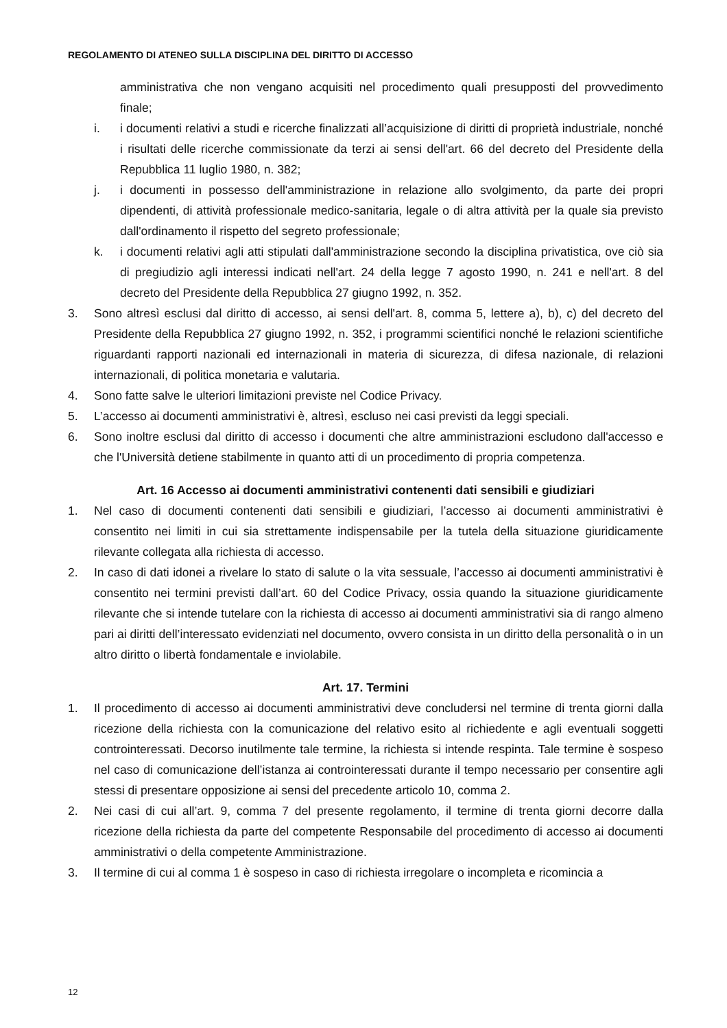REGOLAMENTO DI ATENEO SULLA DISCIPLINA DEL DIRITTO DI ACCESSO
amministrativa che non vengano acquisiti nel procedimento quali presupposti del provvedimento finale;
i. i documenti relativi a studi e ricerche finalizzati all’acquisizione di diritti di proprietà industriale, nonché i risultati delle ricerche commissionate da terzi ai sensi dell'art. 66 del decreto del Presidente della Repubblica 11 luglio 1980, n. 382;
j. i documenti in possesso dell'amministrazione in relazione allo svolgimento, da parte dei propri dipendenti, di attività professionale medico-sanitaria, legale o di altra attività per la quale sia previsto dall'ordinamento il rispetto del segreto professionale;
k. i documenti relativi agli atti stipulati dall'amministrazione secondo la disciplina privatistica, ove ciò sia di pregiudizio agli interessi indicati nell'art. 24 della legge 7 agosto 1990, n. 241 e nell'art. 8 del decreto del Presidente della Repubblica 27 giugno 1992, n. 352.
3. Sono altresì esclusi dal diritto di accesso, ai sensi dell'art. 8, comma 5, lettere a), b), c) del decreto del Presidente della Repubblica 27 giugno 1992, n. 352, i programmi scientifici nonché le relazioni scientifiche riguardanti rapporti nazionali ed internazionali in materia di sicurezza, di difesa nazionale, di relazioni internazionali, di politica monetaria e valutaria.
4. Sono fatte salve le ulteriori limitazioni previste nel Codice Privacy.
5. L’accesso ai documenti amministrativi è, altresì, escluso nei casi previsti da leggi speciali.
6. Sono inoltre esclusi dal diritto di accesso i documenti che altre amministrazioni escludono dall'accesso e che l'Università detiene stabilmente in quanto atti di un procedimento di propria competenza.
Art. 16 Accesso ai documenti amministrativi contenenti dati sensibili e giudiziari
1. Nel caso di documenti contenenti dati sensibili e giudiziari, l’accesso ai documenti amministrativi è consentito nei limiti in cui sia strettamente indispensabile per la tutela della situazione giuridicamente rilevante collegata alla richiesta di accesso.
2. In caso di dati idonei a rivelare lo stato di salute o la vita sessuale, l’accesso ai documenti amministrativi è consentito nei termini previsti dall’art. 60 del Codice Privacy, ossia quando la situazione giuridicamente rilevante che si intende tutelare con la richiesta di accesso ai documenti amministrativi sia di rango almeno pari ai diritti dell’interessato evidenziati nel documento, ovvero consista in un diritto della personalità o in un altro diritto o libertà fondamentale e inviolabile.
Art. 17. Termini
1. Il procedimento di accesso ai documenti amministrativi deve concludersi nel termine di trenta giorni dalla ricezione della richiesta con la comunicazione del relativo esito al richiedente e agli eventuali soggetti controinteressati. Decorso inutilmente tale termine, la richiesta si intende respinta. Tale termine è sospeso nel caso di comunicazione dell’istanza ai controinteressati durante il tempo necessario per consentire agli stessi di presentare opposizione ai sensi del precedente articolo 10, comma 2.
2. Nei casi di cui all’art. 9, comma 7 del presente regolamento, il termine di trenta giorni decorre dalla ricezione della richiesta da parte del competente Responsabile del procedimento di accesso ai documenti amministrativi o della competente Amministrazione.
3. Il termine di cui al comma 1 è sospeso in caso di richiesta irregolare o incompleta e ricomincia a
12